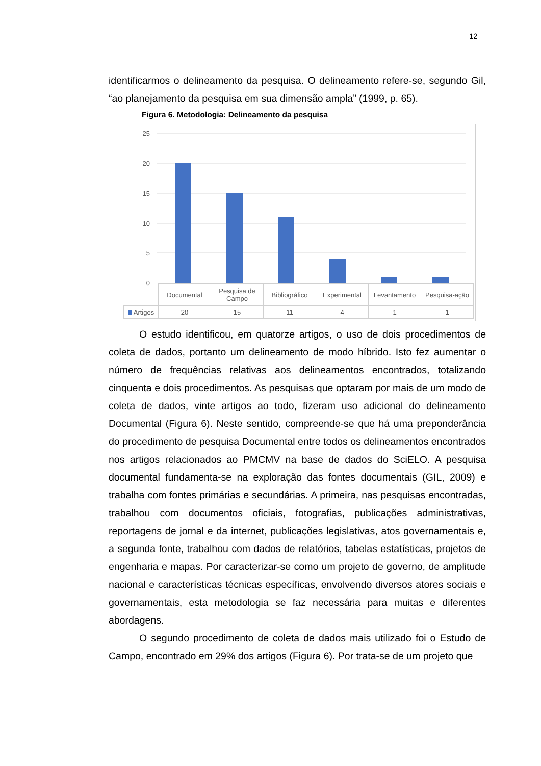12
identificarmos o delineamento da pesquisa. O delineamento refere-se, segundo Gil, “ao planejamento da pesquisa em sua dimensão ampla” (1999, p. 65).
Figura 6. Metodologia: Delineamento da pesquisa
25
20
15
10
5
0
| | Documental | Pesquisa de Campo | Bibliográfico | Experimental | Levantamento | Pesquisa-ação |
| --- | --- | --- | --- | --- | --- | --- |
| Artigos | 20 | 15 | 11 | 4 | 1 | 1 |
O estudo identificou, em quatorze artigos, o uso de dois procedimentos de coleta de dados, portanto um delineamento de modo híbrido. Isto fez aumentar o número de frequências relativas aos delineamentos encontrados, totalizando cinquenta e dois procedimentos. As pesquisas que optaram por mais de um modo de coleta de dados, vinte artigos ao todo, fizeram uso adicional do delineamento Documental (Figura 6). Neste sentido, compreende-se que há uma preponderância do procedimento de pesquisa Documental entre todos os delineamentos encontrados nos artigos relacionados ao PMCMV na base de dados do SciELO. A pesquisa documental fundamenta-se na exploração das fontes documentais (GIL, 2009) e trabalha com fontes primárias e secundárias. A primeira, nas pesquisas encontradas, trabalhou com documentos oficiais, fotografias, publicações administrativas, reportagens de jornal e da internet, publicações legislativas, atos governamentais e, a segunda fonte, trabalhou com dados de relatórios, tabelas estatísticas, projetos de engenharia e mapas. Por caracterizar-se como um projeto de governo, de amplitude nacional e características técnicas específicas, envolvendo diversos atores sociais e governamentais, esta metodologia se faz necessária para muitas e diferentes abordagens.
O segundo procedimento de coleta de dados mais utilizado foi o Estudo de Campo, encontrado em 29% dos artigos (Figura 6). Por trata-se de um projeto que